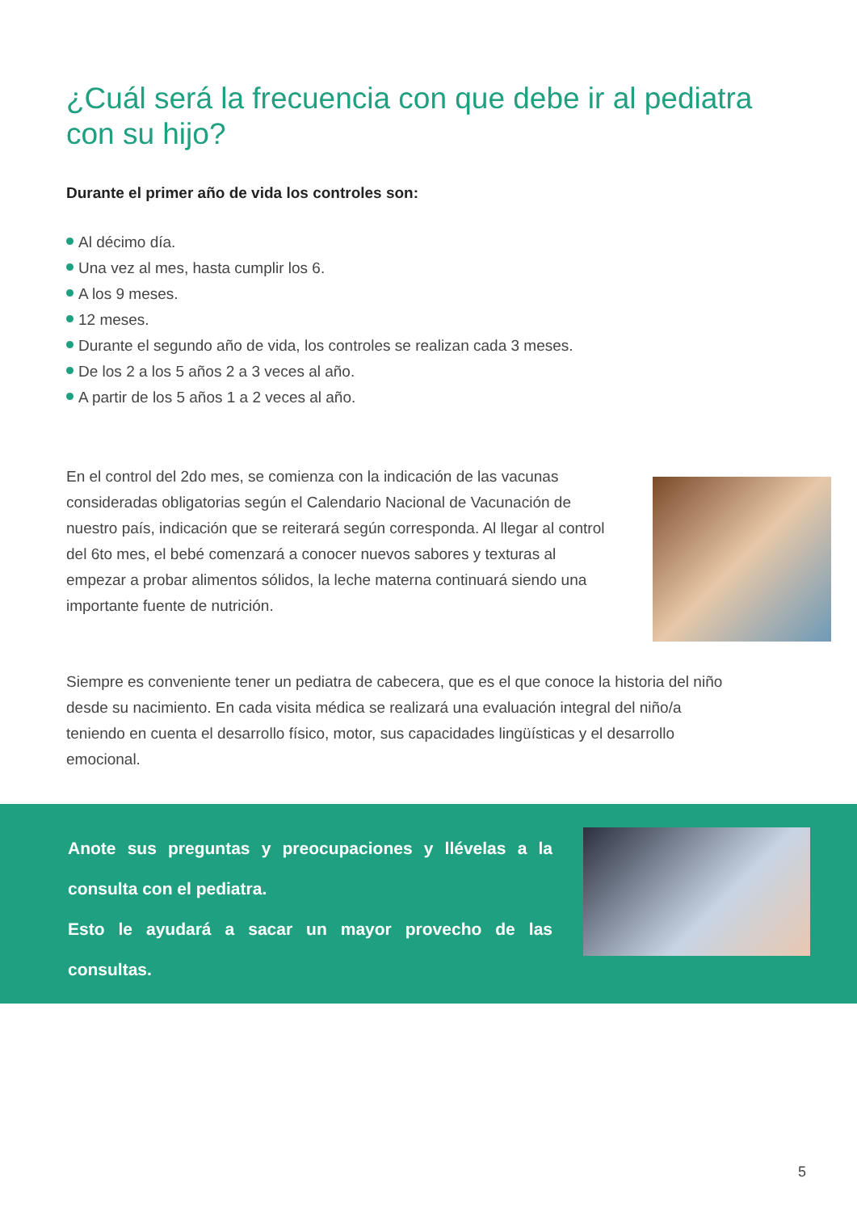¿Cuál será la frecuencia con que debe ir al pediatra con su hijo?
Durante el primer año de vida los controles son:
Al décimo día.
Una vez al mes, hasta cumplir los 6.
A los 9 meses.
12 meses.
Durante el segundo año de vida, los controles se realizan cada 3 meses.
De los 2 a los 5 años 2 a 3 veces al año.
A partir de los 5 años 1 a 2 veces al año.
En el control del 2do mes, se comienza con la indicación de las vacunas consideradas obligatorias según el Calendario Nacional de Vacunación de nuestro país, indicación que se reiterará según corresponda. Al llegar al control del 6to mes, el bebé comenzará a conocer nuevos sabores y texturas al empezar a probar alimentos sólidos, la leche materna continuará siendo una importante fuente de nutrición.
Siempre es conveniente tener un pediatra de cabecera, que es el que conoce la historia del niño desde su nacimiento. En cada visita médica se realizará una evaluación integral del niño/a teniendo en cuenta el desarrollo físico, motor, sus capacidades lingüísticas y el desarrollo emocional.
Anote sus preguntas y preocupaciones y llévelas a la consulta con el pediatra.
Esto le ayudará a sacar un mayor provecho de las consultas.
5